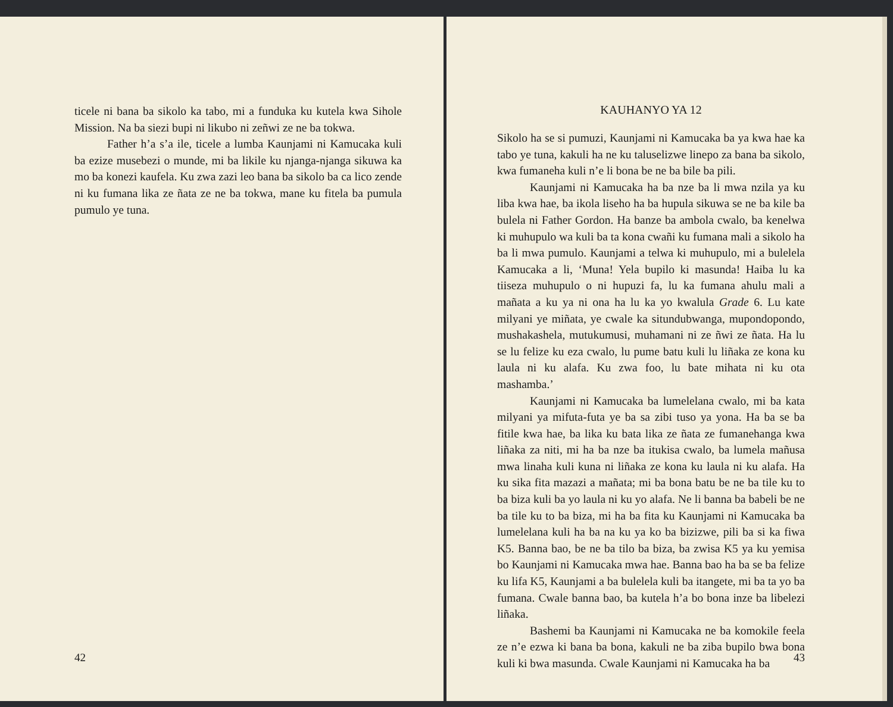ticele ni bana ba sikolo ka tabo, mi a funduka ku kutela kwa Sihole Mission. Na ba siezi bupi ni likubo ni zeñwi ze ne ba tokwa.
Father h’a s’a ile, ticele a lumba Kaunjami ni Kamucaka kuli ba ezize musebezi o munde, mi ba likile ku njanga-njanga sikuwa ka mo ba konezi kaufela. Ku zwa zazi leo bana ba sikolo ba ca lico zende ni ku fumana lika ze ñata ze ne ba tokwa, mane ku fitela ba pumula pumulo ye tuna.
42
KAUHANYO YA 12
Sikolo ha se si pumuzi, Kaunjami ni Kamucaka ba ya kwa hae ka tabo ye tuna, kakuli ha ne ku taluselizwe linepo za bana ba sikolo, kwa fumaneha kuli n’e li bona be ne ba bile ba pili.
Kaunjami ni Kamucaka ha ba nze ba li mwa nzila ya ku liba kwa hae, ba ikola liseho ha ba hupula sikuwa se ne ba kile ba bulela ni Father Gordon. Ha banze ba ambola cwalo, ba kenelwa ki muhupulo wa kuli ba ta kona cwañi ku fumana mali a sikolo ha ba li mwa pumulo. Kaunjami a telwa ki muhupulo, mi a bulelela Kamucaka a li, ‘Muna! Yela bupilo ki masunda! Haiba lu ka tiiseza muhupulo o ni hupuzi fa, lu ka fumana ahulu mali a mañata a ku ya ni ona ha lu ka yo kwalula Grade 6. Lu kate milyani ye miñata, ye cwale ka situndubwanga, mupondopondo, mushakashela, mutukumusi, muhamani ni ze ñwi ze ñata. Ha lu se lu felize ku eza cwalo, lu pume batu kuli lu liñaka ze kona ku laula ni ku alafa. Ku zwa foo, lu bate mihata ni ku ota mashamba.’
Kaunjami ni Kamucaka ba lumelelana cwalo, mi ba kata milyani ya mifuta-futa ye ba sa zibi tuso ya yona. Ha ba se ba fitile kwa hae, ba lika ku bata lika ze ñata ze fumanehanga kwa liñaka za niti, mi ha ba nze ba itukisa cwalo, ba lumela mañusa mwa linaha kuli kuna ni liñaka ze kona ku laula ni ku alafa. Ha ku sika fita mazazi a mañata; mi ba bona batu be ne ba tile ku to ba biza kuli ba yo laula ni ku yo alafa. Ne li banna ba babeli be ne ba tile ku to ba biza, mi ha ba fita ku Kaunjami ni Kamucaka ba lumelelana kuli ha ba na ku ya ko ba bizizwe, pili ba si ka fiwa K5. Banna bao, be ne ba tilo ba biza, ba zwisa K5 ya ku yemisa bo Kaunjami ni Kamucaka mwa hae. Banna bao ha ba se ba felize ku lifa K5, Kaunjami a ba bulelela kuli ba itangete, mi ba ta yo ba fumana. Cwale banna bao, ba kutela h’a bo bona inze ba libelezi liñaka.
Bashemi ba Kaunjami ni Kamucaka ne ba komokile feela ze n’e ezwa ki bana ba bona, kakuli ne ba ziba bupilo bwa bona kuli ki bwa masunda. Cwale Kaunjami ni Kamucaka ha ba
43